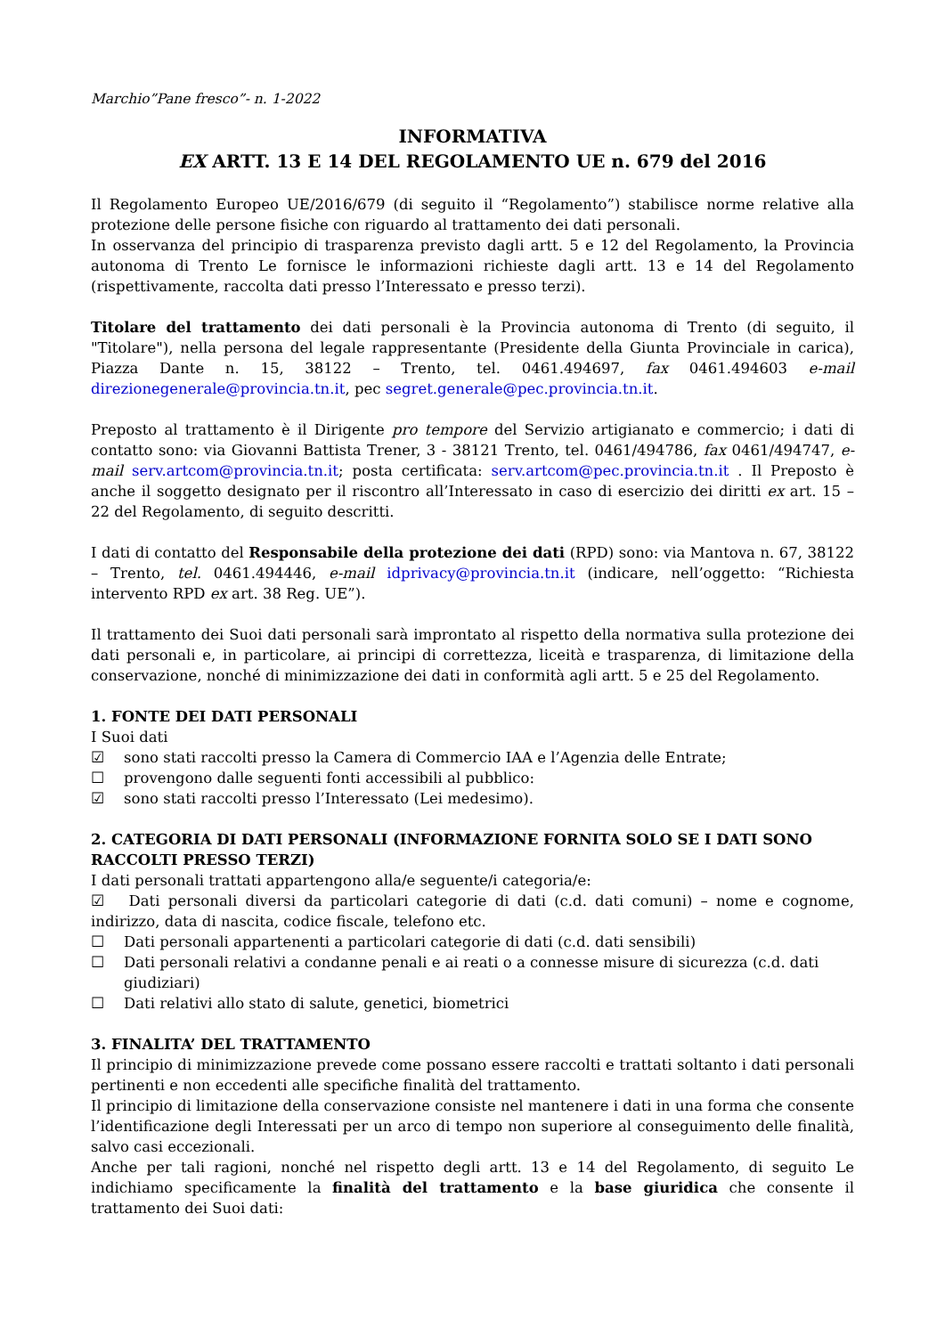Marchio”Pane fresco”- n. 1-2022
INFORMATIVA
EX ARTT. 13 E 14 DEL REGOLAMENTO UE n. 679 del 2016
Il Regolamento Europeo UE/2016/679 (di seguito il “Regolamento”) stabilisce norme relative alla protezione delle persone fisiche con riguardo al trattamento dei dati personali.
In osservanza del principio di trasparenza previsto dagli artt. 5 e 12 del Regolamento, la Provincia autonoma di Trento Le fornisce le informazioni richieste dagli artt. 13 e 14 del Regolamento (rispettivamente, raccolta dati presso l’Interessato e presso terzi).
Titolare del trattamento dei dati personali è la Provincia autonoma di Trento (di seguito, il "Titolare"), nella persona del legale rappresentante (Presidente della Giunta Provinciale in carica), Piazza Dante n. 15, 38122 – Trento, tel. 0461.494697, fax 0461.494603 e-mail direzionegenerale@provincia.tn.it, pec segret.generale@pec.provincia.tn.it.
Preposto al trattamento è il Dirigente pro tempore del Servizio artigianato e commercio; i dati di contatto sono: via Giovanni Battista Trener, 3 - 38121 Trento, tel. 0461/494786, fax 0461/494747, e-mail serv.artcom@provincia.tn.it; posta certificata: serv.artcom@pec.provincia.tn.it . Il Preposto è anche il soggetto designato per il riscontro all’Interessato in caso di esercizio dei diritti ex art. 15 – 22 del Regolamento, di seguito descritti.
I dati di contatto del Responsabile della protezione dei dati (RPD) sono: via Mantova n. 67, 38122 – Trento, tel. 0461.494446, e-mail idprivacy@provincia.tn.it (indicare, nell’oggetto: “Richiesta intervento RPD ex art. 38 Reg. UE”).
Il trattamento dei Suoi dati personali sarà improntato al rispetto della normativa sulla protezione dei dati personali e, in particolare, ai principi di correttezza, liceità e trasparenza, di limitazione della conservazione, nonché di minimizzazione dei dati in conformità agli artt. 5 e 25 del Regolamento.
1. FONTE DEI DATI PERSONALI
I Suoi dati
☑ sono stati raccolti presso la Camera di Commercio IAA e l’Agenzia delle Entrate;
☐ provengono dalle seguenti fonti accessibili al pubblico:
☑ sono stati raccolti presso l’Interessato (Lei medesimo).
2. CATEGORIA DI DATI PERSONALI (INFORMAZIONE FORNITA SOLO SE I DATI SONO RACCOLTI PRESSO TERZI)
I dati personali trattati appartengono alla/e seguente/i categoria/e:
☑ Dati personali diversi da particolari categorie di dati (c.d. dati comuni) – nome e cognome, indirizzo, data di nascita, codice fiscale, telefono etc.
☐ Dati personali appartenenti a particolari categorie di dati (c.d. dati sensibili)
☐ Dati personali relativi a condanne penali e ai reati o a connesse misure di sicurezza (c.d. dati giudiziari)
☐ Dati relativi allo stato di salute, genetici, biometrici
3. FINALITA’ DEL TRATTAMENTO
Il principio di minimizzazione prevede come possano essere raccolti e trattati soltanto i dati personali pertinenti e non eccedenti alle specifiche finalità del trattamento.
Il principio di limitazione della conservazione consiste nel mantenere i dati in una forma che consente l’identificazione degli Interessati per un arco di tempo non superiore al conseguimento delle finalità, salvo casi eccezionali.
Anche per tali ragioni, nonché nel rispetto degli artt. 13 e 14 del Regolamento, di seguito Le indichiamo specificamente la finalità del trattamento e la base giuridica che consente il trattamento dei Suoi dati: